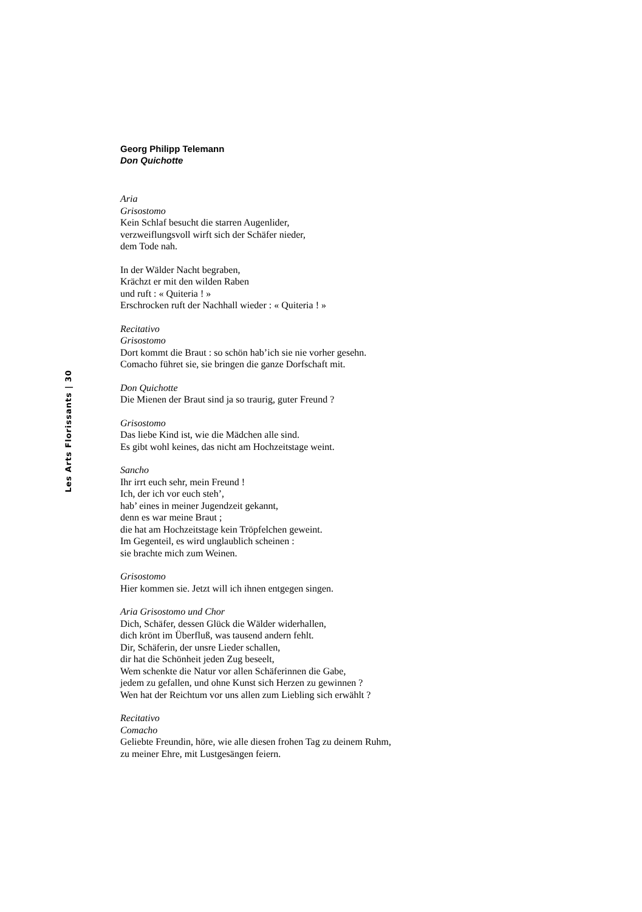Les Arts Florissants | 30
Georg Philipp Telemann
Don Quichotte
Aria
Grisostomo
Kein Schlaf besucht die starren Augenlider,
verzweiflungsvoll wirft sich der Schäfer nieder,
dem Tode nah.
In der Wälder Nacht begraben,
Krächzt er mit den wilden Raben
und ruft : « Quiteria ! »
Erschrocken ruft der Nachhall wieder : « Quiteria ! »
Recitativo
Grisostomo
Dort kommt die Braut : so schön hab’ich sie nie vorher gesehn.
Comacho führet sie, sie bringen die ganze Dorfschaft mit.
Don Quichotte
Die Mienen der Braut sind ja so traurig, guter Freund ?
Grisostomo
Das liebe Kind ist, wie die Mädchen alle sind.
Es gibt wohl keines, das nicht am Hochzeitstage weint.
Sancho
Ihr irrt euch sehr, mein Freund !
Ich, der ich vor euch steh’,
hab’ eines in meiner Jugendzeit gekannt,
denn es war meine Braut ;
die hat am Hochzeitstage kein Tröpfelchen geweint.
Im Gegenteil, es wird unglaublich scheinen :
sie brachte mich zum Weinen.
Grisostomo
Hier kommen sie. Jetzt will ich ihnen entgegen singen.
Aria Grisostomo und Chor
Dich, Schäfer, dessen Glück die Wälder widerhallen,
dich krönt im Überfluß, was tausend andern fehlt.
Dir, Schäferin, der unsre Lieder schallen,
dir hat die Schönheit jeden Zug beseelt,
Wem schenkte die Natur vor allen Schäferinnen die Gabe,
jedem zu gefallen, und ohne Kunst sich Herzen zu gewinnen ?
Wen hat der Reichtum vor uns allen zum Liebling sich erwählt ?
Recitativo
Comacho
Geliebte Freundin, höre, wie alle diesen frohen Tag zu deinem Ruhm,
zu meiner Ehre, mit Lustgesängen feiern.